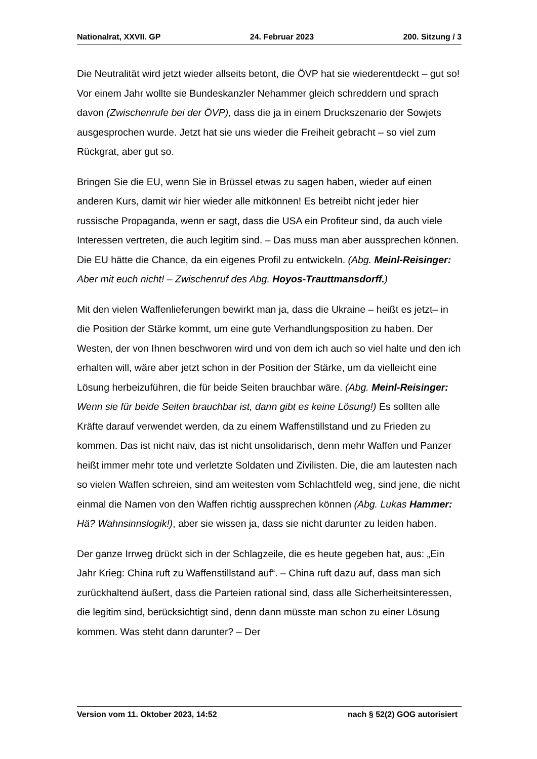Nationalrat, XXVII. GP 24. Februar 2023 200. Sitzung / 3
Die Neutralität wird jetzt wieder allseits betont, die ÖVP hat sie wiederent­deckt – gut so! Vor einem Jahr wollte sie Bundeskanzler Nehammer gleich schreddern und sprach davon (Zwischenrufe bei der ÖVP), dass die ja in einem Druckszenario der Sowjets ausgesprochen wurde. Jetzt hat sie uns wieder die Freiheit gebracht – so viel zum Rückgrat, aber gut so.
Bringen Sie die EU, wenn Sie in Brüssel etwas zu sagen haben, wieder auf einen anderen Kurs, damit wir hier wieder alle mitkönnen! Es betreibt nicht jeder hier russische Propaganda, wenn er sagt, dass die USA ein Profiteur sind, da auch viele Interessen vertreten, die auch legitim sind. – Das muss man aber aussprechen können. Die EU hätte die Chance, da ein eigenes Profil zu entwickeln. (Abg. Meinl-Reisinger: Aber mit euch nicht! – Zwischenruf des Abg. Hoyos-Trauttmansdorff.)
Mit den vielen Waffenlieferungen bewirkt man ja, dass die Ukraine – heißt es jetzt– in die Position der Stärke kommt, um eine gute Verhandlungsposi­tion zu haben. Der Westen, der von Ihnen beschworen wird und von dem ich auch so viel halte und den ich erhalten will, wäre aber jetzt schon in der Position der Stärke, um da vielleicht eine Lösung herbeizuführen, die für beide Seiten brauchbar wäre. (Abg. Meinl-Reisinger: Wenn sie für beide Seiten brauchbar ist, dann gibt es keine Lösung!) Es sollten alle Kräfte darauf verwendet werden, da zu einem Waffenstillstand und zu Frieden zu kommen. Das ist nicht naiv, das ist nicht unsolidarisch, denn mehr Waffen und Panzer heißt immer mehr tote und verletzte Soldaten und Zivilisten. Die, die am lautes­ten nach so vielen Waffen schreien, sind am weitesten vom Schlachtfeld weg, sind jene, die nicht einmal die Namen von den Waffen richtig ausspre­chen können (Abg. Lukas Hammer: Hä? Wahnsinnslogik!), aber sie wissen ja, dass sie nicht darunter zu leiden haben.
Der ganze Irrweg drückt sich in der Schlagzeile, die es heute gegeben hat, aus: „Ein Jahr Krieg: China ruft zu Waffenstillstand auf“. – China ruft dazu auf, dass man sich zurückhaltend äußert, dass die Parteien rational sind, dass alle Sicherheitsinteressen, die legitim sind, berücksichtigt sind, denn dann müsste man schon zu einer Lösung kommen. Was steht dann darunter? – Der
Version vom 11. Oktober 2023, 14:52 nach § 52(2) GOG autorisiert